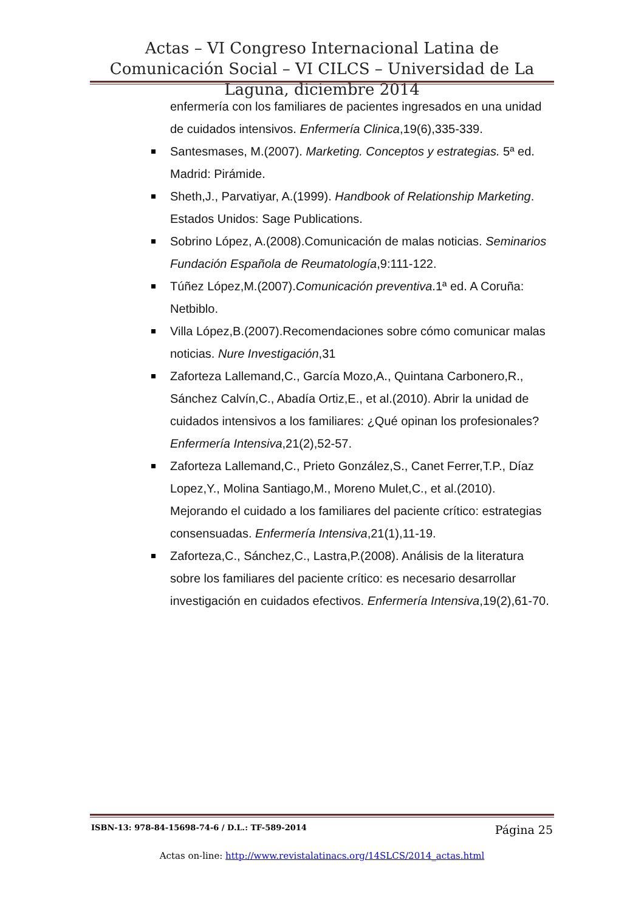Actas – VI Congreso Internacional Latina de Comunicación Social – VI CILCS – Universidad de La Laguna, diciembre 2014
enfermería con los familiares de pacientes ingresados en una unidad de cuidados intensivos. Enfermería Clinica,19(6),335-339.
Santesmases, M.(2007). Marketing. Conceptos y estrategias. 5ª ed. Madrid: Pirámide.
Sheth,J., Parvatiyar, A.(1999). Handbook of Relationship Marketing. Estados Unidos: Sage Publications.
Sobrino López, A.(2008).Comunicación de malas noticias. Seminarios Fundación Española de Reumatología,9:111-122.
Túñez López,M.(2007).Comunicación preventiva.1ª ed. A Coruña: Netbiblo.
Villa López,B.(2007).Recomendaciones sobre cómo comunicar malas noticias. Nure Investigación,31
Zaforteza Lallemand,C., García Mozo,A., Quintana Carbonero,R., Sánchez Calvín,C., Abadía Ortiz,E., et al.(2010). Abrir la unidad de cuidados intensivos a los familiares: ¿Qué opinan los profesionales? Enfermería Intensiva,21(2),52-57.
Zaforteza Lallemand,C., Prieto González,S., Canet Ferrer,T.P., Díaz Lopez,Y., Molina Santiago,M., Moreno Mulet,C., et al.(2010). Mejorando el cuidado a los familiares del paciente crítico: estrategias consensuadas. Enfermería Intensiva,21(1),11-19.
Zaforteza,C., Sánchez,C., Lastra,P.(2008). Análisis de la literatura sobre los familiares del paciente crítico: es necesario desarrollar investigación en cuidados efectivos. Enfermería Intensiva,19(2),61-70.
ISBN-13: 978-84-15698-74-6 / D.L.: TF-589-2014 Página 25
Actas on-line: http://www.revistalatinacs.org/14SLCS/2014_actas.html